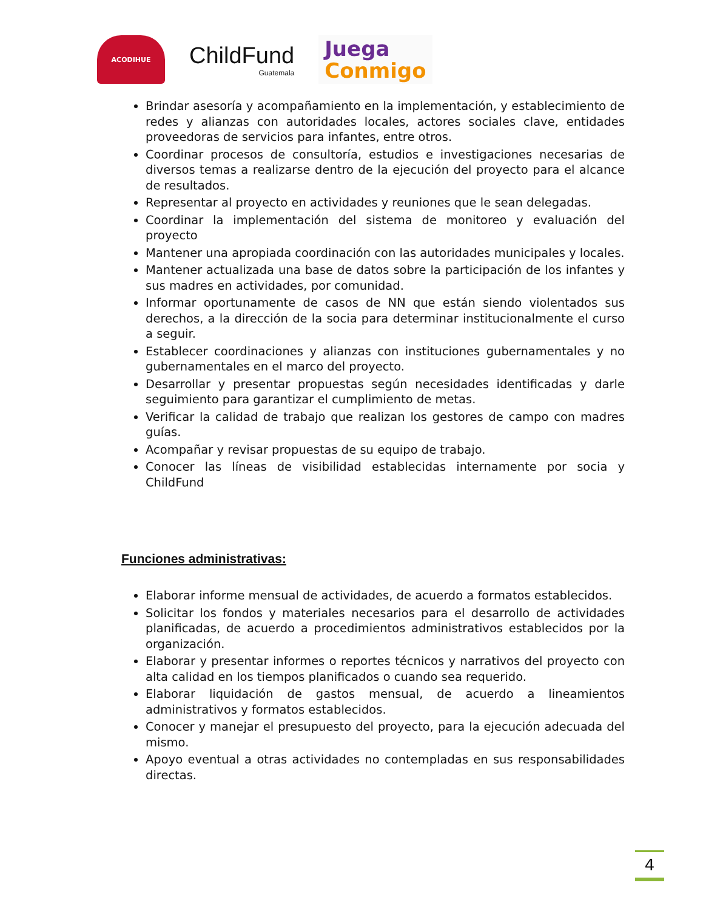ACODIHUE
ChildFund
Guatemala
Juega
Conmigo
Brindar asesoría y acompañamiento en la implementación, y establecimiento de redes y alianzas con autoridades locales, actores sociales clave, entidades proveedoras de servicios para infantes, entre otros.
Coordinar procesos de consultoría, estudios e investigaciones necesarias de diversos temas a realizarse dentro de la ejecución del proyecto para el alcance de resultados.
Representar al proyecto en actividades y reuniones que le sean delegadas.
Coordinar la implementación del sistema de monitoreo y evaluación del proyecto
Mantener una apropiada coordinación con las autoridades municipales y locales.
Mantener actualizada una base de datos sobre la participación de los infantes y sus madres en actividades, por comunidad.
Informar oportunamente de casos de NN que están siendo violentados sus derechos, a la dirección de la socia para determinar institucionalmente el curso a seguir.
Establecer coordinaciones y alianzas con instituciones gubernamentales y no gubernamentales en el marco del proyecto.
Desarrollar y presentar propuestas según necesidades identificadas y darle seguimiento para garantizar el cumplimiento de metas.
Verificar la calidad de trabajo que realizan los gestores de campo con madres guías.
Acompañar y revisar propuestas de su equipo de trabajo.
Conocer las líneas de visibilidad establecidas internamente por socia y ChildFund
Funciones administrativas:
Elaborar informe mensual de actividades, de acuerdo a formatos establecidos.
Solicitar los fondos y materiales necesarios para el desarrollo de actividades planificadas, de acuerdo a procedimientos administrativos establecidos por la organización.
Elaborar y presentar informes o reportes técnicos y narrativos del proyecto con alta calidad en los tiempos planificados o cuando sea requerido.
Elaborar liquidación de gastos mensual, de acuerdo a lineamientos administrativos y formatos establecidos.
Conocer y manejar el presupuesto del proyecto, para la ejecución adecuada del mismo.
Apoyo eventual a otras actividades no contempladas en sus responsabilidades directas.
4